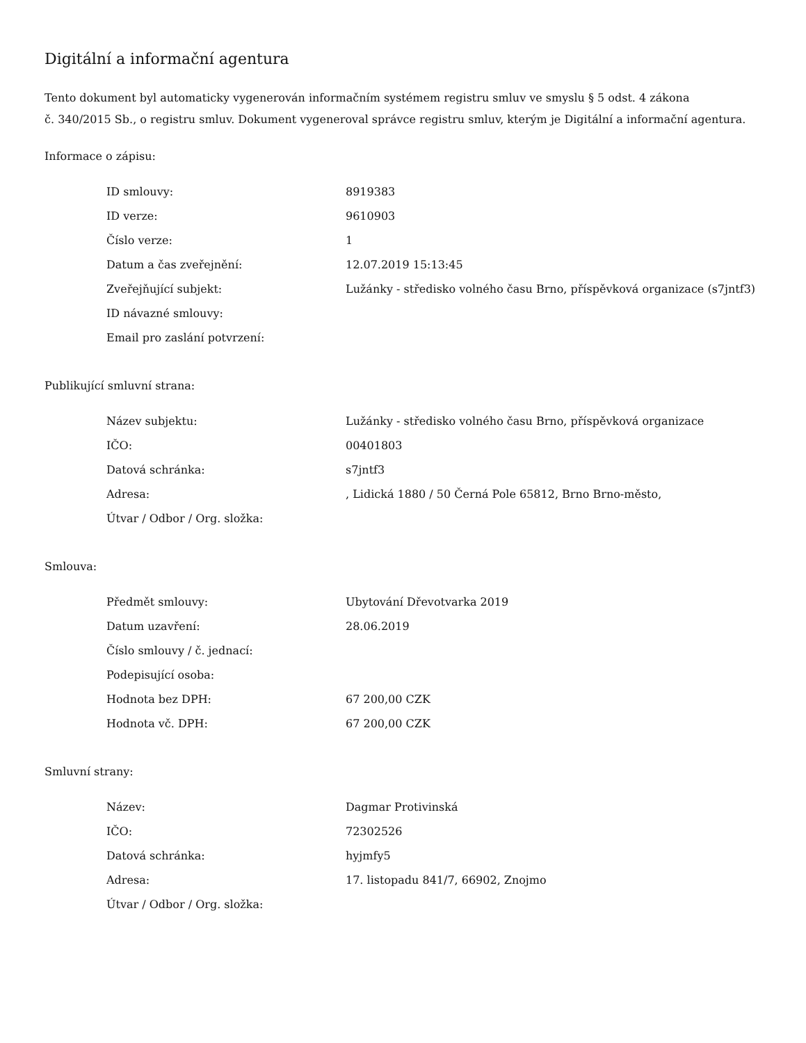Digitální a informační agentura
Tento dokument byl automaticky vygenerován informačním systémem registru smluv ve smyslu § 5 odst. 4 zákona
č. 340/2015 Sb., o registru smluv. Dokument vygeneroval správce registru smluv, kterým je Digitální a informační agentura.
Informace o zápisu:
| ID smlouvy: | 8919383 |
| ID verze: | 9610903 |
| Číslo verze: | 1 |
| Datum a čas zveřejnění: | 12.07.2019 15:13:45 |
| Zveřejňující subjekt: | Lužánky - středisko volného času Brno, příspěvková organizace (s7jntf3) |
| ID návazné smlouvy: | |
| Email pro zaslání potvrzení: | |
Publikující smluvní strana:
| Název subjektu: | Lužánky - středisko volného času Brno, příspěvková organizace |
| IČO: | 00401803 |
| Datová schránka: | s7jntf3 |
| Adresa: | , Lidická 1880 / 50 Černá Pole 65812, Brno Brno-město, |
| Útvar / Odbor / Org. složka: | |
Smlouva:
| Předmět smlouvy: | Ubytování Dřevotvarka 2019 |
| Datum uzavření: | 28.06.2019 |
| Číslo smlouvy / č. jednací: | |
| Podepisující osoba: | |
| Hodnota bez DPH: | 67 200,00 CZK |
| Hodnota vč. DPH: | 67 200,00 CZK |
Smluvní strany:
| Název: | Dagmar Protivinská |
| IČO: | 72302526 |
| Datová schránka: | hyjmfy5 |
| Adresa: | 17. listopadu 841/7, 66902, Znojmo |
| Útvar / Odbor / Org. složka: | |